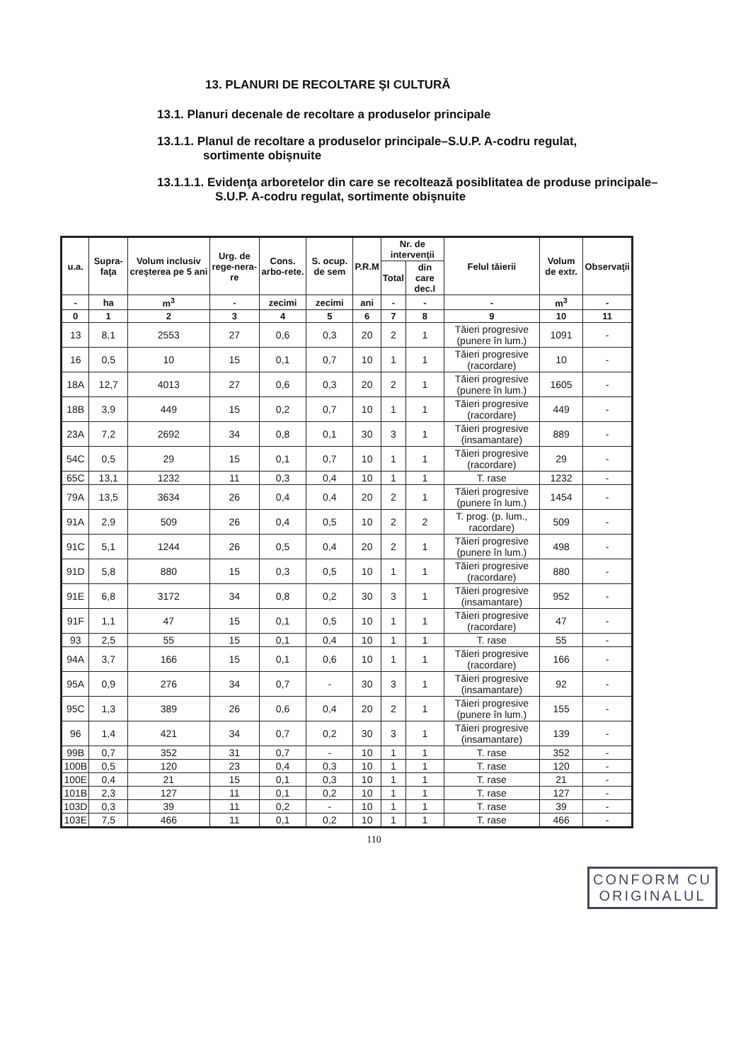13. PLANURI DE RECOLTARE ŞI CULTURĂ
13.1. Planuri decenale de recoltare a produselor principale
13.1.1. Planul de recoltare a produselor principale–S.U.P. A-codru regulat, sortimente obişnuite
13.1.1.1. Evidenţa arboretelor din care se recoltează posiblitatea de produse principale–S.U.P. A-codru regulat, sortimente obişnuite
| u.a. | Supra-faţa | Volum inclusiv creşterea pe 5 ani | Urg. de rege-nera-re | Cons. arbo-rete. | S. ocup. de sem | P.R.M | Nr. de intervenţii | | Felul tăierii | Volum de extr. | Observaţii |
| --- | --- | --- | --- | --- | --- | --- | --- | --- | --- | --- | --- |
| | | | | | | | Total | din care dec.I | | | |
| - | ha | m<sup>3</sup> | - | zecimi | zecimi | ani | - | - | - | m<sup>3</sup> | - |
| 0 | 1 | 2 | 3 | 4 | 5 | 6 | 7 | 8 | 9 | 10 | 11 |
| 13 | 8,1 | 2553 | 27 | 0,6 | 0,3 | 20 | 2 | 1 | Tăieri progresive (punere în lum.) | 1091 | - |
| 16 | 0,5 | 10 | 15 | 0,1 | 0,7 | 10 | 1 | 1 | Tăieri progresive (racordare) | 10 | - |
| 18A | 12,7 | 4013 | 27 | 0,6 | 0,3 | 20 | 2 | 1 | Tăieri progresive (punere în lum.) | 1605 | - |
| 18B | 3,9 | 449 | 15 | 0,2 | 0,7 | 10 | 1 | 1 | Tăieri progresive (racordare) | 449 | - |
| 23A | 7,2 | 2692 | 34 | 0,8 | 0,1 | 30 | 3 | 1 | Tăieri progresive (insamantare) | 889 | - |
| 54C | 0,5 | 29 | 15 | 0,1 | 0,7 | 10 | 1 | 1 | Tăieri progresive (racordare) | 29 | - |
| 65C | 13,1 | 1232 | 11 | 0,3 | 0,4 | 10 | 1 | 1 | T. rase | 1232 | - |
| 79A | 13,5 | 3634 | 26 | 0,4 | 0,4 | 20 | 2 | 1 | Tăieri progresive (punere în lum.) | 1454 | - |
| 91A | 2,9 | 509 | 26 | 0,4 | 0,5 | 10 | 2 | 2 | T. prog. (p. lum., racordare) | 509 | - |
| 91C | 5,1 | 1244 | 26 | 0,5 | 0,4 | 20 | 2 | 1 | Tăieri progresive (punere în lum.) | 498 | - |
| 91D | 5,8 | 880 | 15 | 0,3 | 0,5 | 10 | 1 | 1 | Tăieri progresive (racordare) | 880 | - |
| 91E | 6,8 | 3172 | 34 | 0,8 | 0,2 | 30 | 3 | 1 | Tăieri progresive (insamantare) | 952 | - |
| 91F | 1,1 | 47 | 15 | 0,1 | 0,5 | 10 | 1 | 1 | Tăieri progresive (racordare) | 47 | - |
| 93 | 2,5 | 55 | 15 | 0,1 | 0,4 | 10 | 1 | 1 | T. rase | 55 | - |
| 94A | 3,7 | 166 | 15 | 0,1 | 0,6 | 10 | 1 | 1 | Tăieri progresive (racordare) | 166 | - |
| 95A | 0,9 | 276 | 34 | 0,7 | - | 30 | 3 | 1 | Tăieri progresive (insamantare) | 92 | - |
| 95C | 1,3 | 389 | 26 | 0,6 | 0,4 | 20 | 2 | 1 | Tăieri progresive (punere în lum.) | 155 | - |
| 96 | 1,4 | 421 | 34 | 0,7 | 0,2 | 30 | 3 | 1 | Tăieri progresive (insamantare) | 139 | - |
| 99B | 0,7 | 352 | 31 | 0,7 | - | 10 | 1 | 1 | T. rase | 352 | - |
| 100B | 0,5 | 120 | 23 | 0,4 | 0,3 | 10 | 1 | 1 | T. rase | 120 | - |
| 100E | 0,4 | 21 | 15 | 0,1 | 0,3 | 10 | 1 | 1 | T. rase | 21 | - |
| 101B | 2,3 | 127 | 11 | 0,1 | 0,2 | 10 | 1 | 1 | T. rase | 127 | - |
| 103D | 0,3 | 39 | 11 | 0,2 | - | 10 | 1 | 1 | T. rase | 39 | - |
| 103E | 7,5 | 466 | 11 | 0,1 | 0,2 | 10 | 1 | 1 | T. rase | 466 | - |
110
CONFORM CU ORIGINALUL